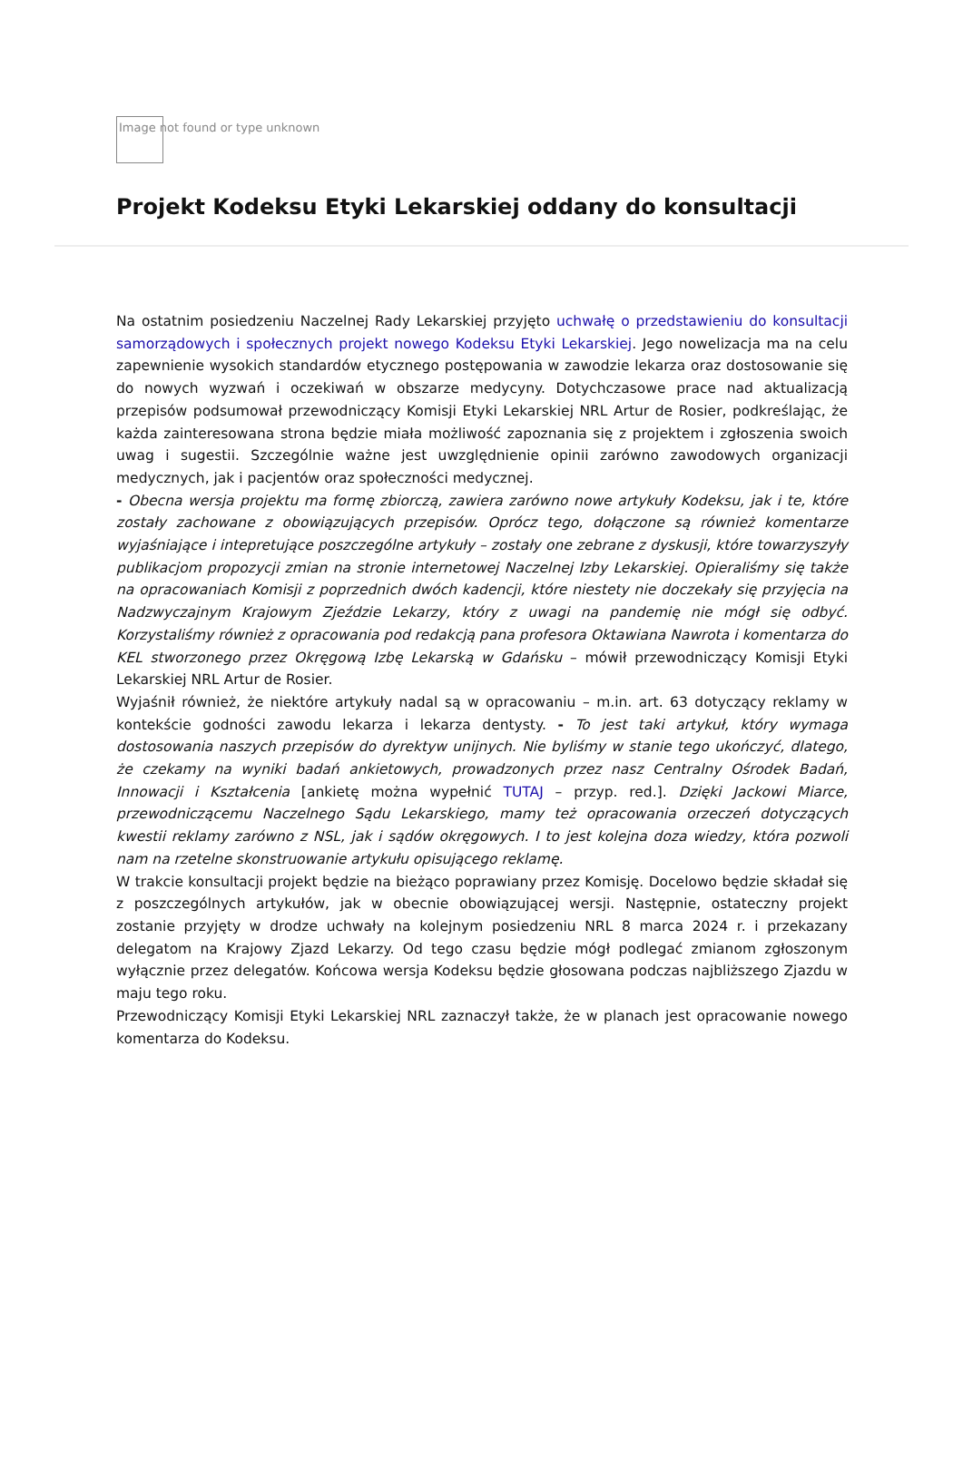Image not found or type unknown
Projekt Kodeksu Etyki Lekarskiej oddany do konsultacji
Na ostatnim posiedzeniu Naczelnej Rady Lekarskiej przyjęto uchwałę o przedstawieniu do konsultacji samorządowych i społecznych projekt nowego Kodeksu Etyki Lekarskiej. Jego nowelizacja ma na celu zapewnienie wysokich standardów etycznego postępowania w zawodzie lekarza oraz dostosowanie się do nowych wyzwań i oczekiwań w obszarze medycyny. Dotychczasowe prace nad aktualizacją przepisów podsumował przewodniczący Komisji Etyki Lekarskiej NRL Artur de Rosier, podkreślając, że każda zainteresowana strona będzie miała możliwość zapoznania się z projektem i zgłoszenia swoich uwag i sugestii. Szczególnie ważne jest uwzględnienie opinii zarówno zawodowych organizacji medycznych, jak i pacjentów oraz społeczności medycznej.
- Obecna wersja projektu ma formę zbiorczą, zawiera zarówno nowe artykuły Kodeksu, jak i te, które zostały zachowane z obowiązujących przepisów. Oprócz tego, dołączone są również komentarze wyjaśniające i intepretujące poszczególne artykuły – zostały one zebrane z dyskusji, które towarzyszyły publikacjom propozycji zmian na stronie internetowej Naczelnej Izby Lekarskiej. Opieraliśmy się także na opracowaniach Komisji z poprzednich dwóch kadencji, które niestety nie doczekały się przyjęcia na Nadzwyczajnym Krajowym Zjeździe Lekarzy, który z uwagi na pandemię nie mógł się odbyć. Korzystaliśmy również z opracowania pod redakcją pana profesora Oktawiana Nawrota i komentarza do KEL stworzonego przez Okręgową Izbę Lekarską w Gdańsku – mówił przewodniczący Komisji Etyki Lekarskiej NRL Artur de Rosier.
Wyjaśnił również, że niektóre artykuły nadal są w opracowaniu – m.in. art. 63 dotyczący reklamy w kontekście godności zawodu lekarza i lekarza dentysty. - To jest taki artykuł, który wymaga dostosowania naszych przepisów do dyrektyw unijnych. Nie byliśmy w stanie tego ukończyć, dlatego, że czekamy na wyniki badań ankietowych, prowadzonych przez nasz Centralny Ośrodek Badań, Innowacji i Kształcenia [ankietę można wypełnić TUTAJ – przyp. red.]. Dzięki Jackowi Miarce, przewodniczącemu Naczelnego Sądu Lekarskiego, mamy też opracowania orzeczeń dotyczących kwestii reklamy zarówno z NSL, jak i sądów okręgowych. I to jest kolejna doza wiedzy, która pozwoli nam na rzetelne skonstruowanie artykułu opisującego reklamę.
W trakcie konsultacji projekt będzie na bieżąco poprawiany przez Komisję. Docelowo będzie składał się z poszczególnych artykułów, jak w obecnie obowiązującej wersji. Następnie, ostateczny projekt zostanie przyjęty w drodze uchwały na kolejnym posiedzeniu NRL 8 marca 2024 r. i przekazany delegatom na Krajowy Zjazd Lekarzy. Od tego czasu będzie mógł podlegać zmianom zgłoszonym wyłącznie przez delegatów. Końcowa wersja Kodeksu będzie głosowana podczas najbliższego Zjazdu w maju tego roku.
Przewodniczący Komisji Etyki Lekarskiej NRL zaznaczył także, że w planach jest opracowanie nowego komentarza do Kodeksu.